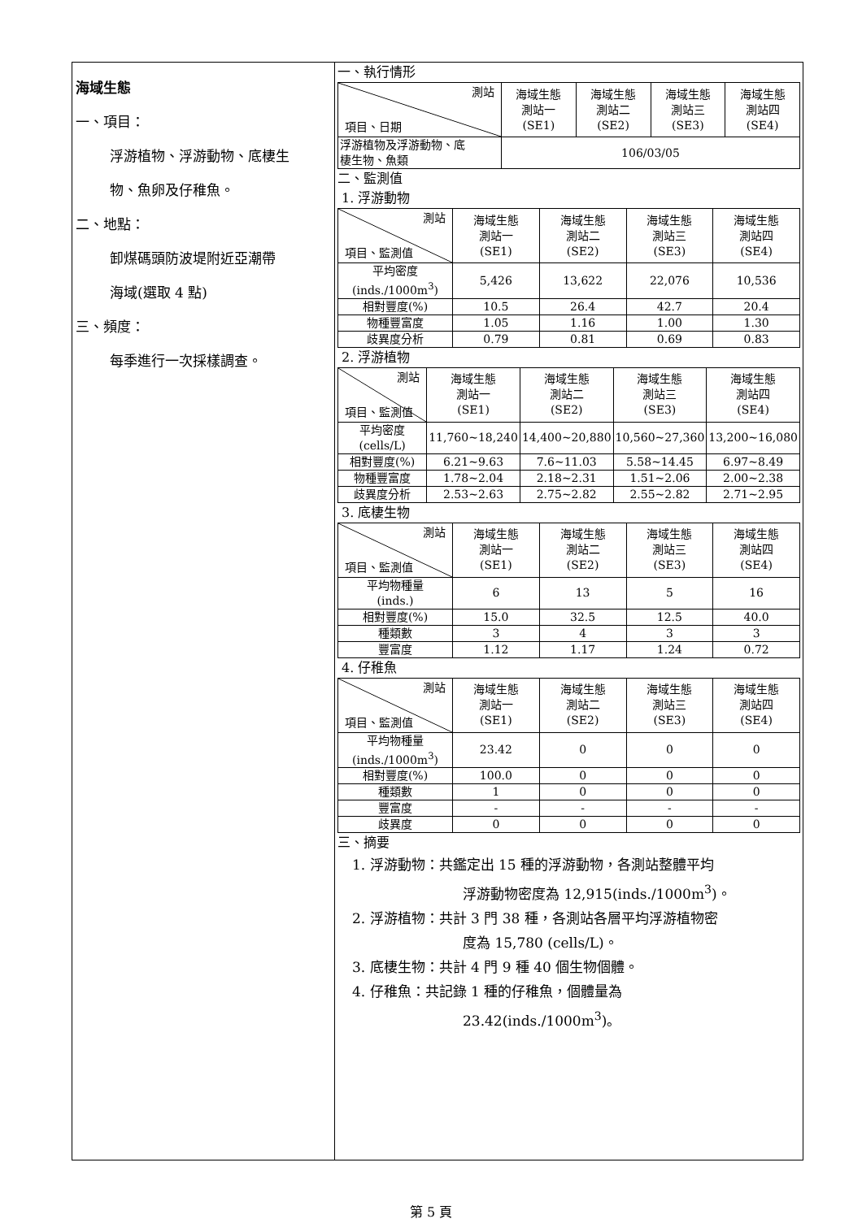海域生態
一、項目：
浮游植物、浮游動物、底棲生
物、魚卵及仔稚魚。
二、地點：
卸煤碼頭防波堤附近亞潮帶
海域(選取 4 點)
三、頻度：
每季進行一次採樣調查。
一、執行情形
| 測站 項目、日期 | 海域生態 測站一 (SE1) | 海域生態 測站二 (SE2) | 海域生態 測站三 (SE3) | 海域生態 測站四 (SE4) |
| 浮游植物及浮游動物、底 棲生物、魚類 | 106/03/05 | | | |
二、監測值
1. 浮游動物
| 測站 項目、監測值 | 海域生態 測站一 (SE1) | 海域生態 測站二 (SE2) | 海域生態 測站三 (SE3) | 海域生態 測站四 (SE4) |
| 平均密度 (inds./1000m<sup>3</sup>) | 5,426 | 13,622 | 22,076 | 10,536 |
| 相對豐度(%) | 10.5 | 26.4 | 42.7 | 20.4 |
| 物種豐富度 | 1.05 | 1.16 | 1.00 | 1.30 |
| 歧異度分析 | 0.79 | 0.81 | 0.69 | 0.83 |
2. 浮游植物
| 測站 項目、監測值 | 海域生態 測站一 (SE1) | 海域生態 測站二 (SE2) | 海域生態 測站三 (SE3) | 海域生態 測站四 (SE4) |
| 平均密度 (cells/L) | 11,760~18,240 | 14,400~20,880 | 10,560~27,360 | 13,200~16,080 |
| 相對豐度(%) | 6.21~9.63 | 7.6~11.03 | 5.58~14.45 | 6.97~8.49 |
| 物種豐富度 | 1.78~2.04 | 2.18~2.31 | 1.51~2.06 | 2.00~2.38 |
| 歧異度分析 | 2.53~2.63 | 2.75~2.82 | 2.55~2.82 | 2.71~2.95 |
3. 底棲生物
| 測站 項目、監測值 | 海域生態 測站一 (SE1) | 海域生態 測站二 (SE2) | 海域生態 測站三 (SE3) | 海域生態 測站四 (SE4) |
| 平均物種量 (inds.) | 6 | 13 | 5 | 16 |
| 相對豐度(%) | 15.0 | 32.5 | 12.5 | 40.0 |
| 種類數 | 3 | 4 | 3 | 3 |
| 豐富度 | 1.12 | 1.17 | 1.24 | 0.72 |
4. 仔稚魚
| 測站 項目、監測值 | 海域生態 測站一 (SE1) | 海域生態 測站二 (SE2) | 海域生態 測站三 (SE3) | 海域生態 測站四 (SE4) |
| 平均物種量 (inds./1000m<sup>3</sup>) | 23.42 | 0 | 0 | 0 |
| 相對豐度(%) | 100.0 | 0 | 0 | 0 |
| 種類數 | 1 | 0 | 0 | 0 |
| 豐富度 | - | - | - | - |
| 歧異度 | 0 | 0 | 0 | 0 |
三、摘要
1. 浮游動物：共鑑定出 15 種的浮游動物，各測站整體平均
浮游動物密度為 12,915(inds./1000m<sup>3</sup>)。
2. 浮游植物：共計 3 門 38 種，各測站各層平均浮游植物密
度為 15,780 (cells/L)。
3. 底棲生物：共計 4 門 9 種 40 個生物個體。
4. 仔稚魚：共記錄 1 種的仔稚魚，個體量為
23.42(inds./1000m<sup>3</sup>)。
第 5 頁